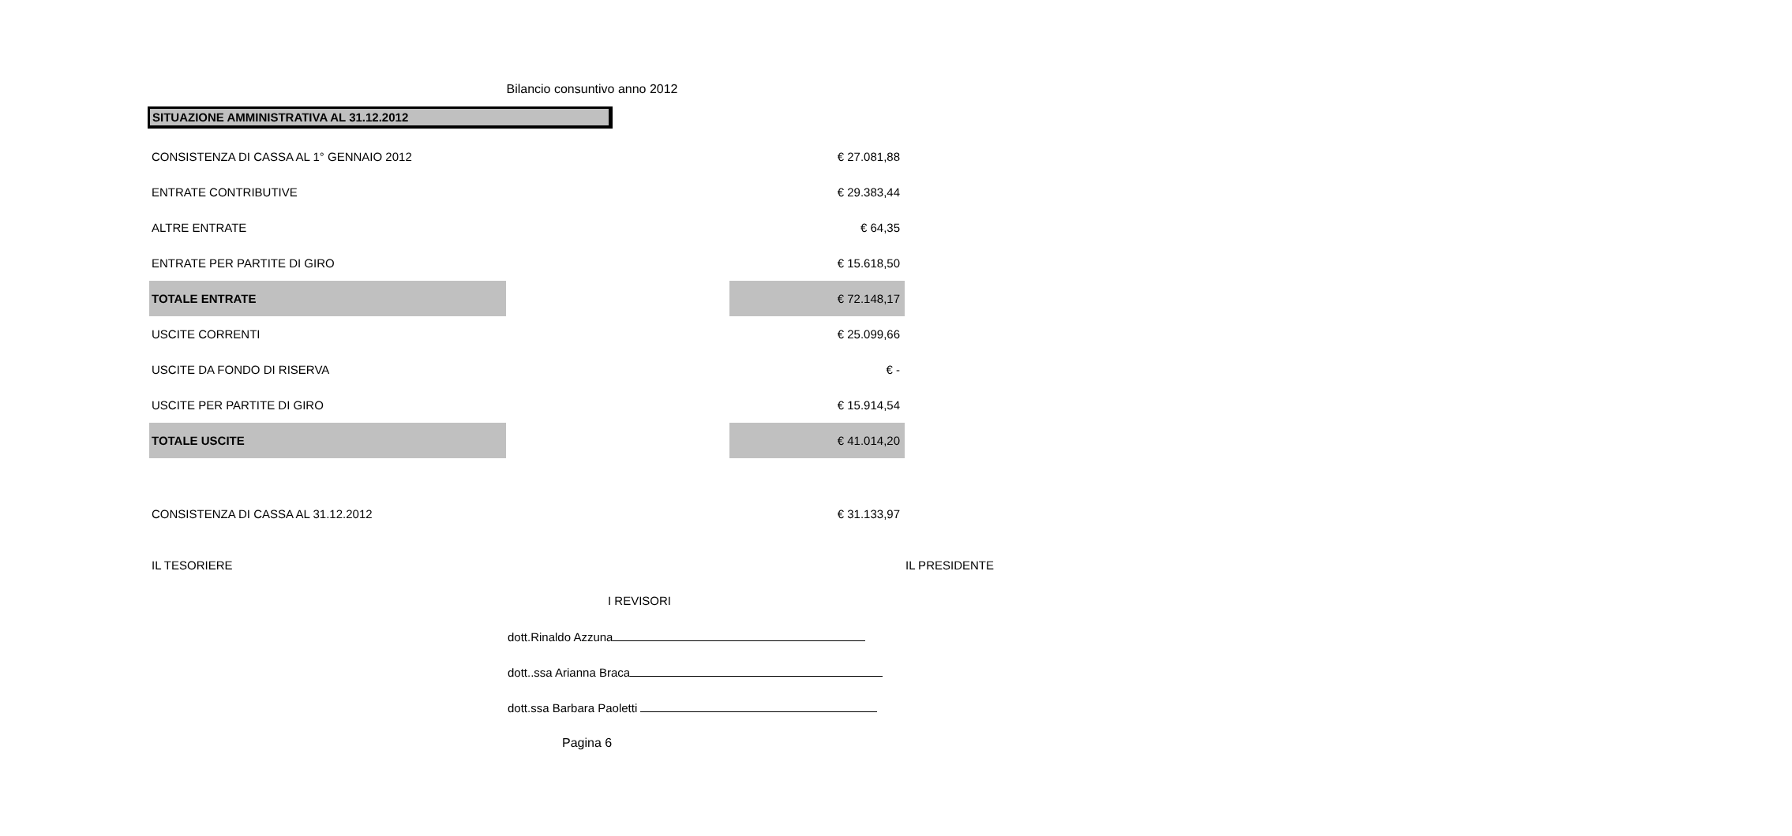Bilancio consuntivo anno 2012
SITUAZIONE AMMINISTRATIVA AL 31.12.2012
| CONSISTENZA DI CASSA AL 1° GENNAIO 2012 | | € 27.081,88 |
| ENTRATE CONTRIBUTIVE | | € 29.383,44 |
| ALTRE ENTRATE | | € 64,35 |
| ENTRATE PER PARTITE DI GIRO | | € 15.618,50 |
| TOTALE ENTRATE | | € 72.148,17 |
| USCITE CORRENTI | | € 25.099,66 |
| USCITE DA FONDO DI RISERVA | | € - |
| USCITE PER PARTITE DI GIRO | | € 15.914,54 |
| TOTALE USCITE | | € 41.014,20 |
| CONSISTENZA DI CASSA AL 31.12.2012 | | € 31.133,97 |
IL TESORIERE IL PRESIDENTE
I REVISORI
dott.Rinaldo Azzuna
dott..ssa Arianna Braca
dott.ssa Barbara Paoletti
Pagina 6